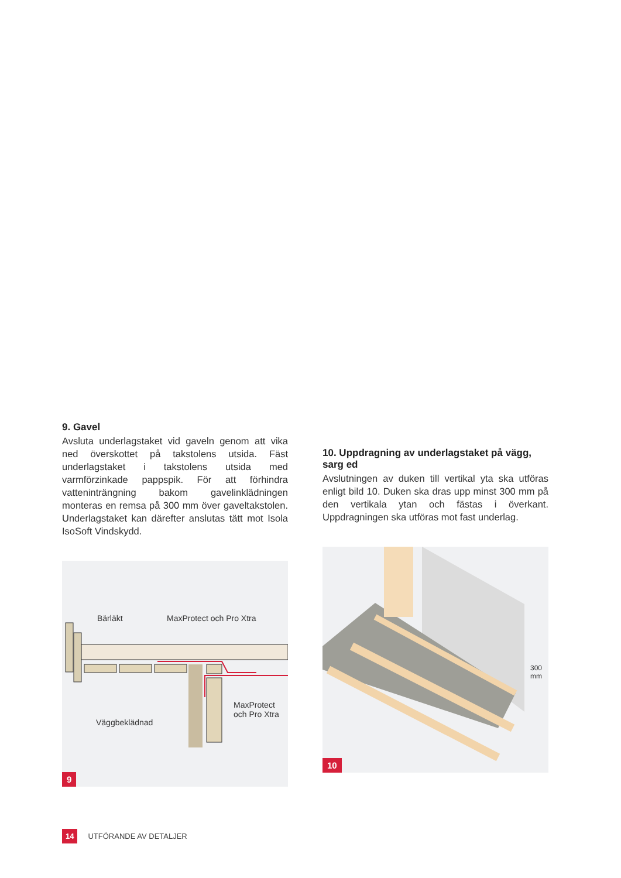9. Gavel
Avsluta underlagstaket vid gaveln genom att vika ned överskottet på takstolens utsida. Fäst underlagstaket i takstolens utsida med varmförzinkade pappspik. För att förhindra vatteninträngning bakom gavelinklädningen monteras en remsa på 300 mm över gaveltakstolen. Underlagstaket kan därefter anslutas tätt mot Isola IsoSoft Vindskydd.
Bärläkt MaxProtect och Pro Xtra
MaxProtect
och Pro Xtra
Väggbeklädnad
9
10. Uppdragning av underlagstaket på vägg, sarg ed
Avslutningen av duken till vertikal yta ska utföras enligt bild 10. Duken ska dras upp minst 300 mm på den vertikala ytan och fästas i överkant. Uppdragningen ska utföras mot fast underlag.
300 mm
10
14 UTFÖRANDE AV DETALJER